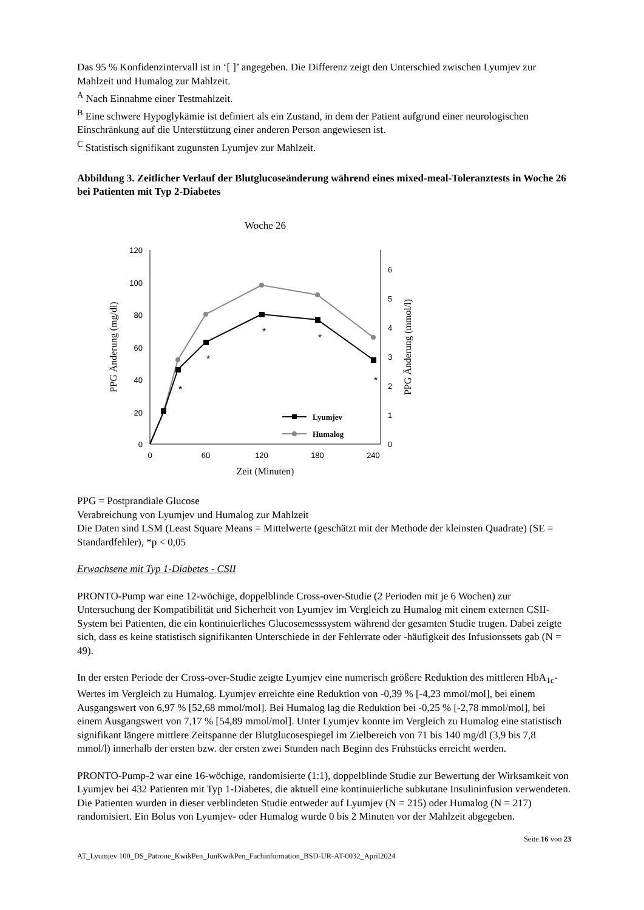Das 95 % Konfidenzintervall ist in ‘[ ]’ angegeben. Die Differenz zeigt den Unterschied zwischen Lyumjev zur Mahlzeit und Humalog zur Mahlzeit.
<sup>A</sup> Nach Einnahme einer Testmahlzeit.
<sup>B</sup> Eine schwere Hypoglykämie ist definiert als ein Zustand, in dem der Patient aufgrund einer neurologischen Einschränkung auf die Unterstützung einer anderen Person angewiesen ist.
<sup>C</sup> Statistisch signifikant zugunsten Lyumjev zur Mahlzeit.
Abbildung 3. Zeitlicher Verlauf der Blutglucoseänderung während eines mixed-meal-Toleranztests in Woche 26 bei Patienten mit Typ 2-Diabetes
Woche 26
120
100
80
60
40
20
0
0
1
2
3
4
5
6
0
60
120
180
240
Zeit (Minuten)
PPG Änderung (mg/dl)
PPG Änderung (mmol/l)
*
*
*
*
*
Lyumjev
Humalog
PPG = Postprandiale Glucose
Verabreichung von Lyumjev und Humalog zur Mahlzeit
Die Daten sind LSM (Least Square Means = Mittelwerte (geschätzt mit der Methode der kleinsten Quadrate) (SE = Standardfehler), *p < 0,05
Erwachsene mit Typ 1-Diabetes - CSII
PRONTO-Pump war eine 12-wöchige, doppelblinde Cross-over-Studie (2 Perioden mit je 6 Wochen) zur Untersuchung der Kompatibilität und Sicherheit von Lyumjev im Vergleich zu Humalog mit einem externen CSII-System bei Patienten, die ein kontinuierliches Glucosemesssystem während der gesamten Studie trugen. Dabei zeigte sich, dass es keine statistisch signifikanten Unterschiede in der Fehlerrate oder -häufigkeit des Infusionssets gab (N = 49).
In der ersten Periode der Cross-over-Studie zeigte Lyumjev eine numerisch größere Reduktion des mittleren HbA<sub>1c</sub>-Wertes im Vergleich zu Humalog. Lyumjev erreichte eine Reduktion von -0,39 % [-4,23 mmol/mol], bei einem Ausgangswert von 6,97 % [52,68 mmol/mol]. Bei Humalog lag die Reduktion bei -0,25 % [-2,78 mmol/mol], bei einem Ausgangswert von 7,17 % [54,89 mmol/mol]. Unter Lyumjev konnte im Vergleich zu Humalog eine statistisch signifikant längere mittlere Zeitspanne der Blutglucosespiegel im Zielbereich von 71 bis 140 mg/dl (3,9 bis 7,8 mmol/l) innerhalb der ersten bzw. der ersten zwei Stunden nach Beginn des Frühstücks erreicht werden.
PRONTO-Pump-2 war eine 16-wöchige, randomisierte (1:1), doppelblinde Studie zur Bewertung der Wirksamkeit von Lyumjev bei 432 Patienten mit Typ 1-Diabetes, die aktuell eine kontinuierliche subkutane Insulininfusion verwendeten. Die Patienten wurden in dieser verblindeten Studie entweder auf Lyumjev (N = 215) oder Humalog (N = 217) randomisiert. Ein Bolus von Lyumjev- oder Humalog wurde 0 bis 2 Minuten vor der Mahlzeit abgegeben.
Seite 16 von 23
AT_Lyumjev 100_DS_Patrone_KwikPen_JunKwikPen_Fachinformation_BSD-UR-AT-0032_April2024